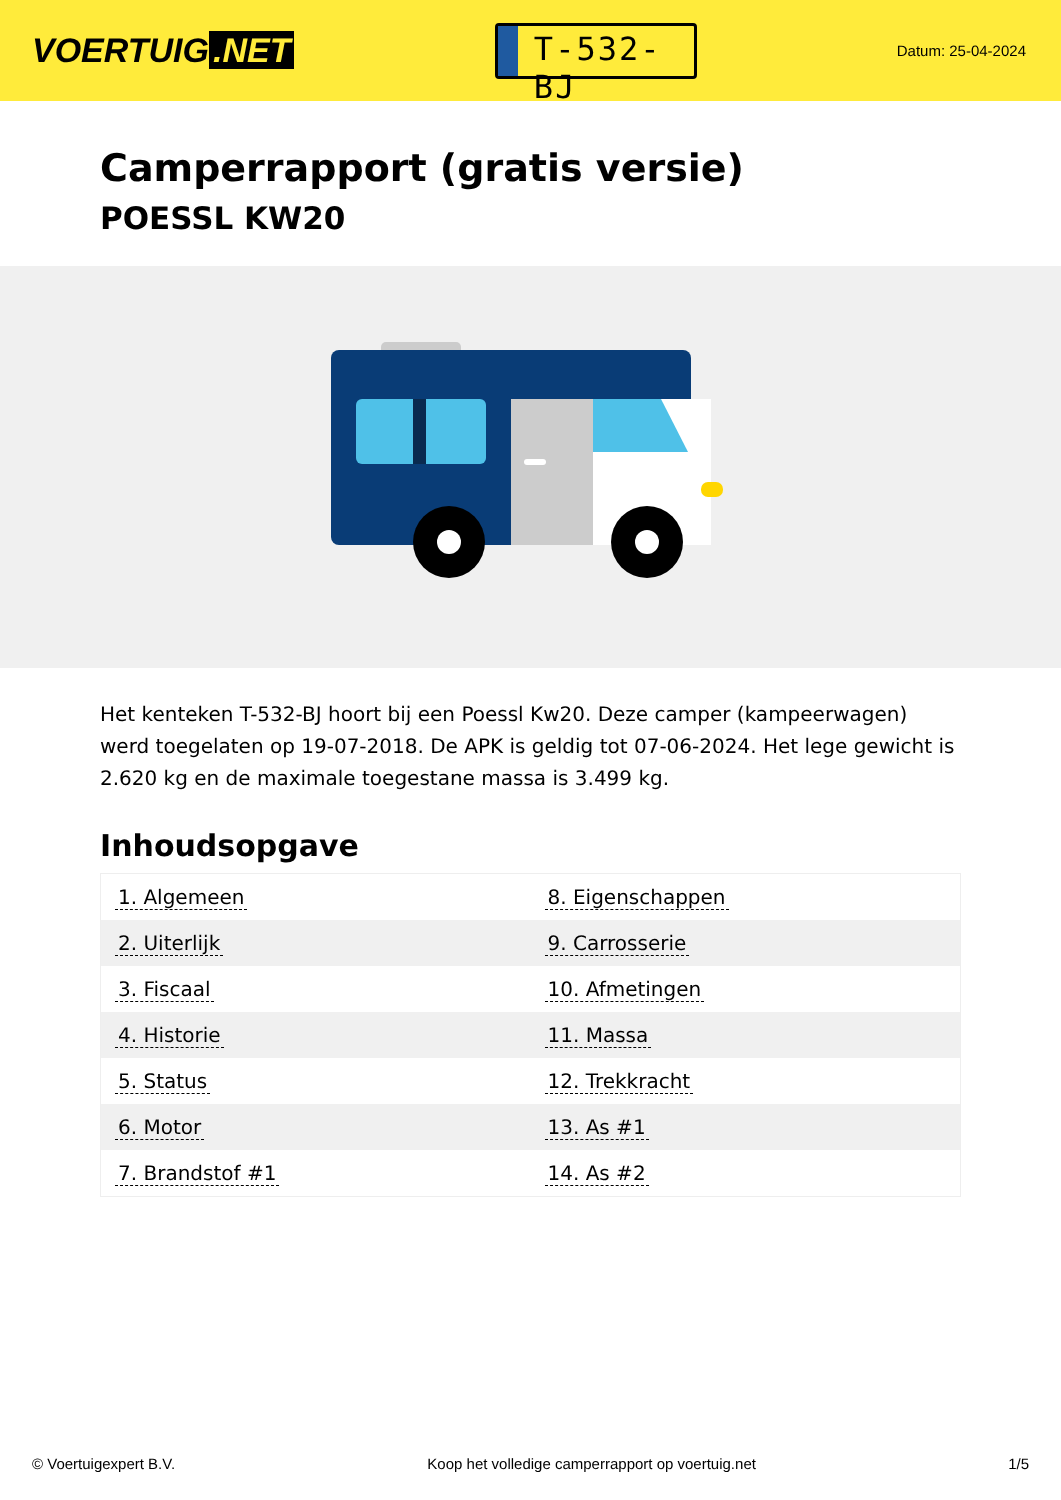VOERTUIG.NET
T-532-BJ
Datum: 25-04-2024
Camperrapport (gratis versie)
POESSL KW20
Het kenteken T-532-BJ hoort bij een Poessl Kw20. Deze camper (kampeerwagen) werd toegelaten op 19-07-2018. De APK is geldig tot 07-06-2024. Het lege gewicht is 2.620 kg en de maximale toegestane massa is 3.499 kg.
Inhoudsopgave
| 1. Algemeen | 8. Eigenschappen |
| 2. Uiterlijk | 9. Carrosserie |
| 3. Fiscaal | 10. Afmetingen |
| 4. Historie | 11. Massa |
| 5. Status | 12. Trekkracht |
| 6. Motor | 13. As #1 |
| 7. Brandstof #1 | 14. As #2 |
© Voertuigexpert B.V. Koop het volledige camperrapport op voertuig.net 1/5